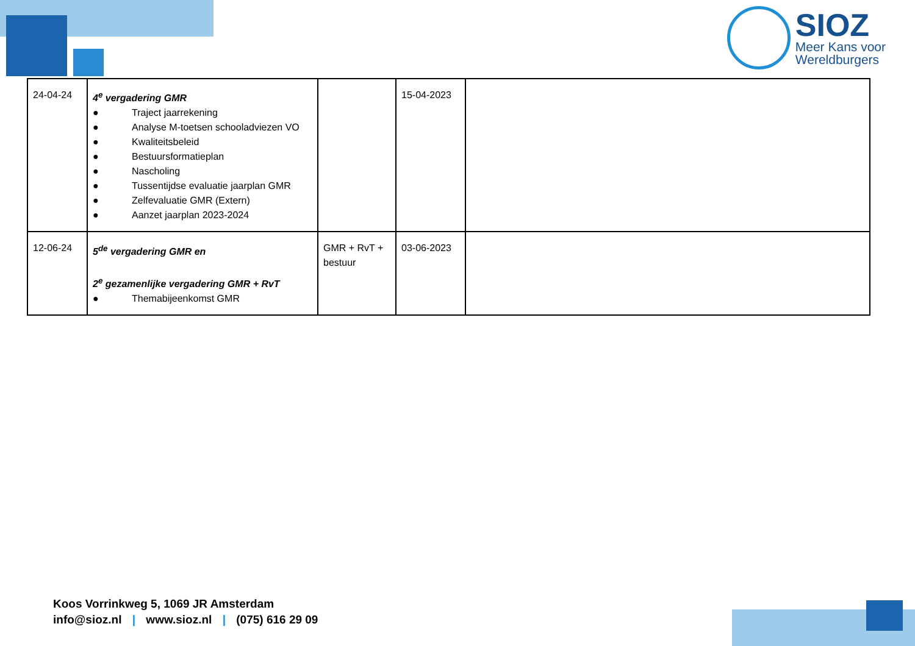SIOZ
Meer Kans voor
Wereldburgers
| 24-04-24 | 4<sup>e</sup> vergadering GMR ● Traject jaarrekening ● Analyse M-toetsen schooladviezen VO ● Kwaliteitsbeleid ● Bestuursformatieplan ● Nascholing ● Tussentijdse evaluatie jaarplan GMR ● Zelfevaluatie GMR (Extern) ● Aanzet jaarplan 2023-2024 | | 15-04-2023 | |
| 12-06-24 | 5<sup>de</sup> vergadering GMR en 2<sup>e</sup> gezamenlijke vergadering GMR + RvT ● Themabijeenkomst GMR | GMR + RvT + bestuur | 03-06-2023 | |
Koos Vorrinkweg 5, 1069 JR Amsterdam
info@sioz.nl | www.sioz.nl | (075) 616 29 09